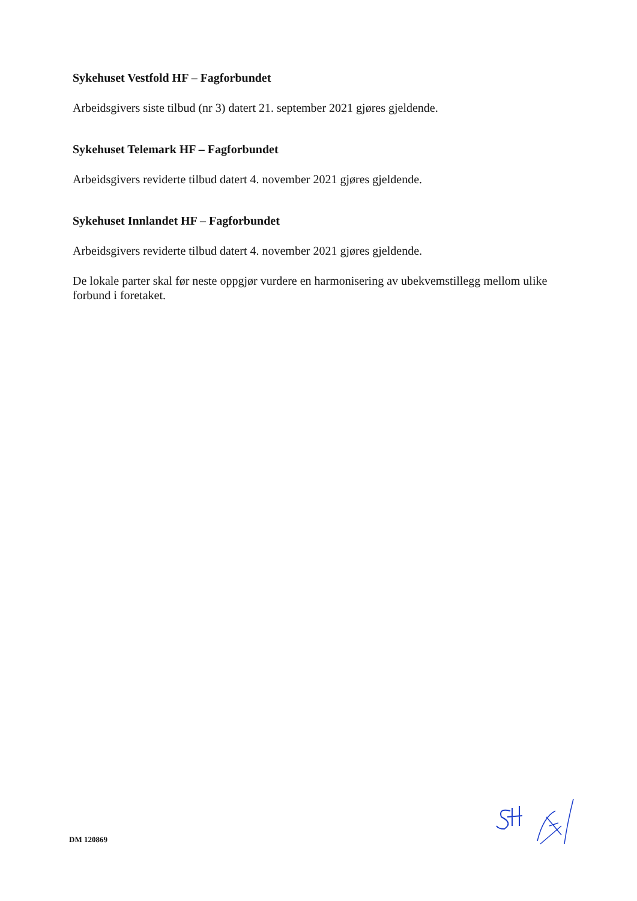Sykehuset Vestfold HF – Fagforbundet
Arbeidsgivers siste tilbud (nr 3) datert 21. september 2021 gjøres gjeldende.
Sykehuset Telemark HF – Fagforbundet
Arbeidsgivers reviderte tilbud datert 4. november 2021 gjøres gjeldende.
Sykehuset Innlandet HF – Fagforbundet
Arbeidsgivers reviderte tilbud datert 4. november 2021 gjøres gjeldende.
De lokale parter skal før neste oppgjør vurdere en harmonisering av ubekvemstillegg mellom ulike forbund i foretaket.
DM 120869